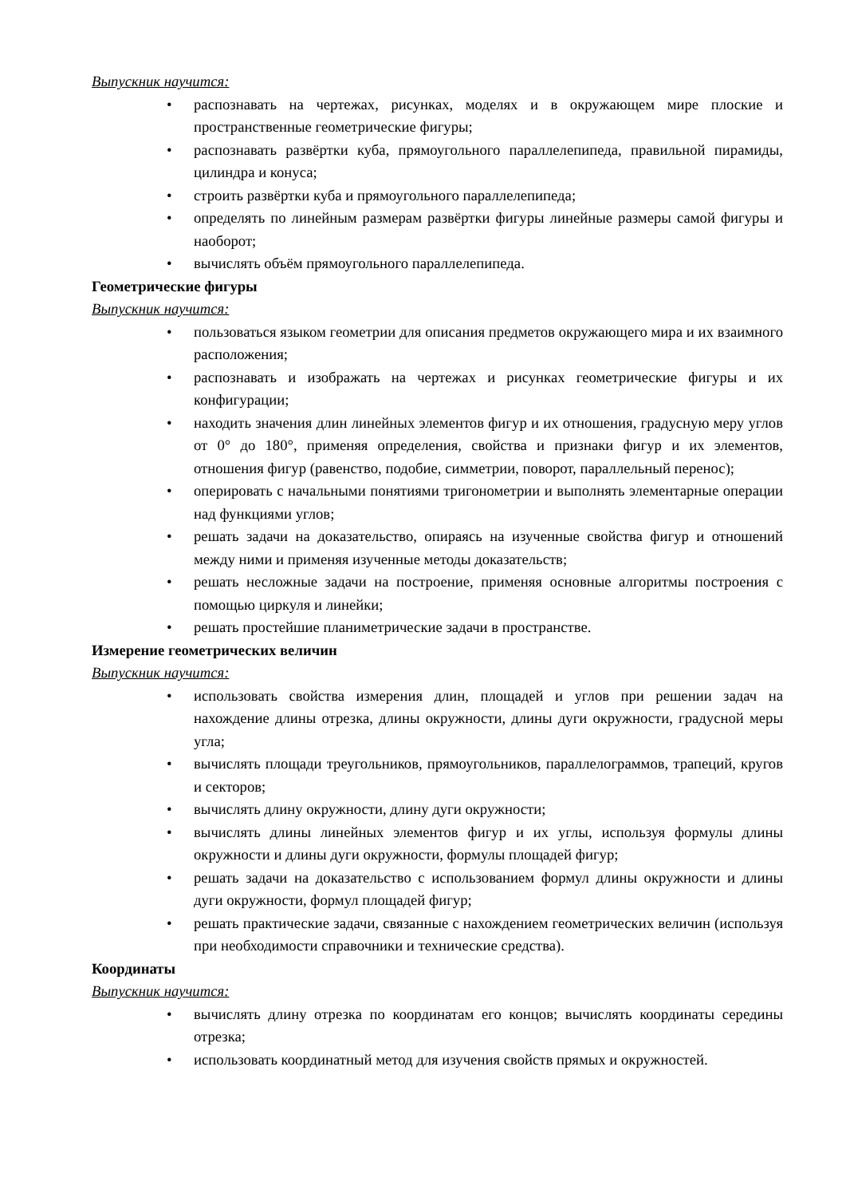Выпускник научится:
• распознавать на чертежах, рисунках, моделях и в окружающем мире плоские и пространственные геометрические фигуры;
• распознавать развёртки куба, прямоугольного параллелепипеда, правильной пирамиды, цилиндра и конуса;
• строить развёртки куба и прямоугольного параллелепипеда;
• определять по линейным размерам развёртки фигуры линейные размеры самой фигуры и наоборот;
• вычислять объём прямоугольного параллелепипеда.
Геометрические фигуры
Выпускник научится:
• пользоваться языком геометрии для описания предметов окружающего мира и их взаимного расположения;
• распознавать и изображать на чертежах и рисунках геометрические фигуры и их конфигурации;
• находить значения длин линейных элементов фигур и их отношения, градусную меру углов от 0° до 180°, применяя определения, свойства и признаки фигур и их элементов, отношения фигур (равенство, подобие, симметрии, поворот, параллельный перенос);
• оперировать с начальными понятиями тригонометрии и выполнять элементарные операции над функциями углов;
• решать задачи на доказательство, опираясь на изученные свойства фигур и отношений между ними и применяя изученные методы доказательств;
• решать несложные задачи на построение, применяя основные алгоритмы построения с помощью циркуля и линейки;
• решать простейшие планиметрические задачи в пространстве.
Измерение геометрических величин
Выпускник научится:
• использовать свойства измерения длин, площадей и углов при решении задач на нахождение длины отрезка, длины окружности, длины дуги окружности, градусной меры угла;
• вычислять площади треугольников, прямоугольников, параллелограммов, трапеций, кругов и секторов;
• вычислять длину окружности, длину дуги окружности;
• вычислять длины линейных элементов фигур и их углы, используя формулы длины окружности и длины дуги окружности, формулы площадей фигур;
• решать задачи на доказательство с использованием формул длины окружности и длины дуги окружности, формул площадей фигур;
• решать практические задачи, связанные с нахождением геометрических величин (используя при необходимости справочники и технические средства).
Координаты
Выпускник научится:
• вычислять длину отрезка по координатам его концов; вычислять координаты середины отрезка;
• использовать координатный метод для изучения свойств прямых и окружностей.